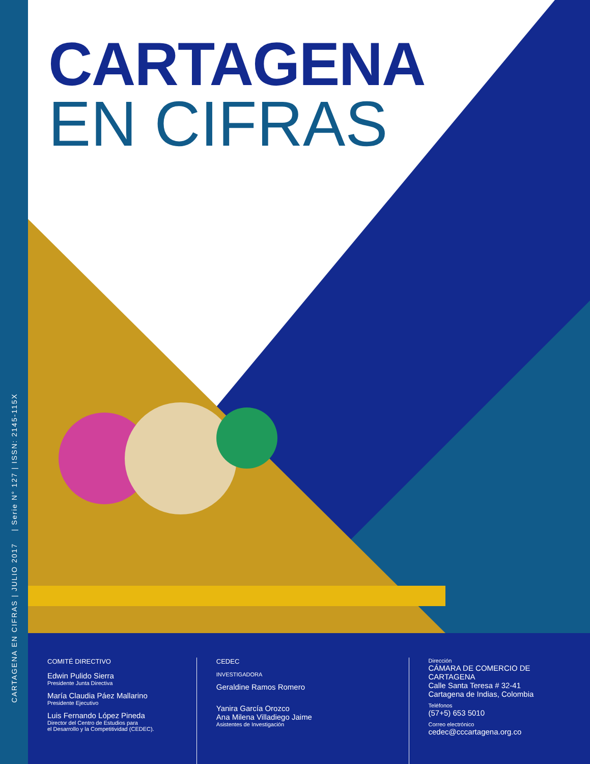CARTAGENA EN CIFRAS | JULIO 2017 | Serie N° 127 | ISSN: 2145-115X
CARTAGENA
EN CIFRAS
COMITÉ DIRECTIVO
Edwin Pulido Sierra
Presidente Junta Directiva
María Claudia Páez Mallarino
Presidente Ejecutivo
Luis Fernando López Pineda
Director del Centro de Estudios para
el Desarrollo y la Competitividad (CEDEC).
CEDEC
INVESTIGADORA
Geraldine Ramos Romero
Yanira García Orozco
Ana Milena Villadiego Jaime
Asistentes de Investigación
Dirección
CÁMARA DE COMERCIO DE CARTAGENA
Calle Santa Teresa # 32-41
Cartagena de Indias, Colombia
Teléfonos
(57+5) 653 5010
Correo electrónico
cedec@cccartagena.org.co